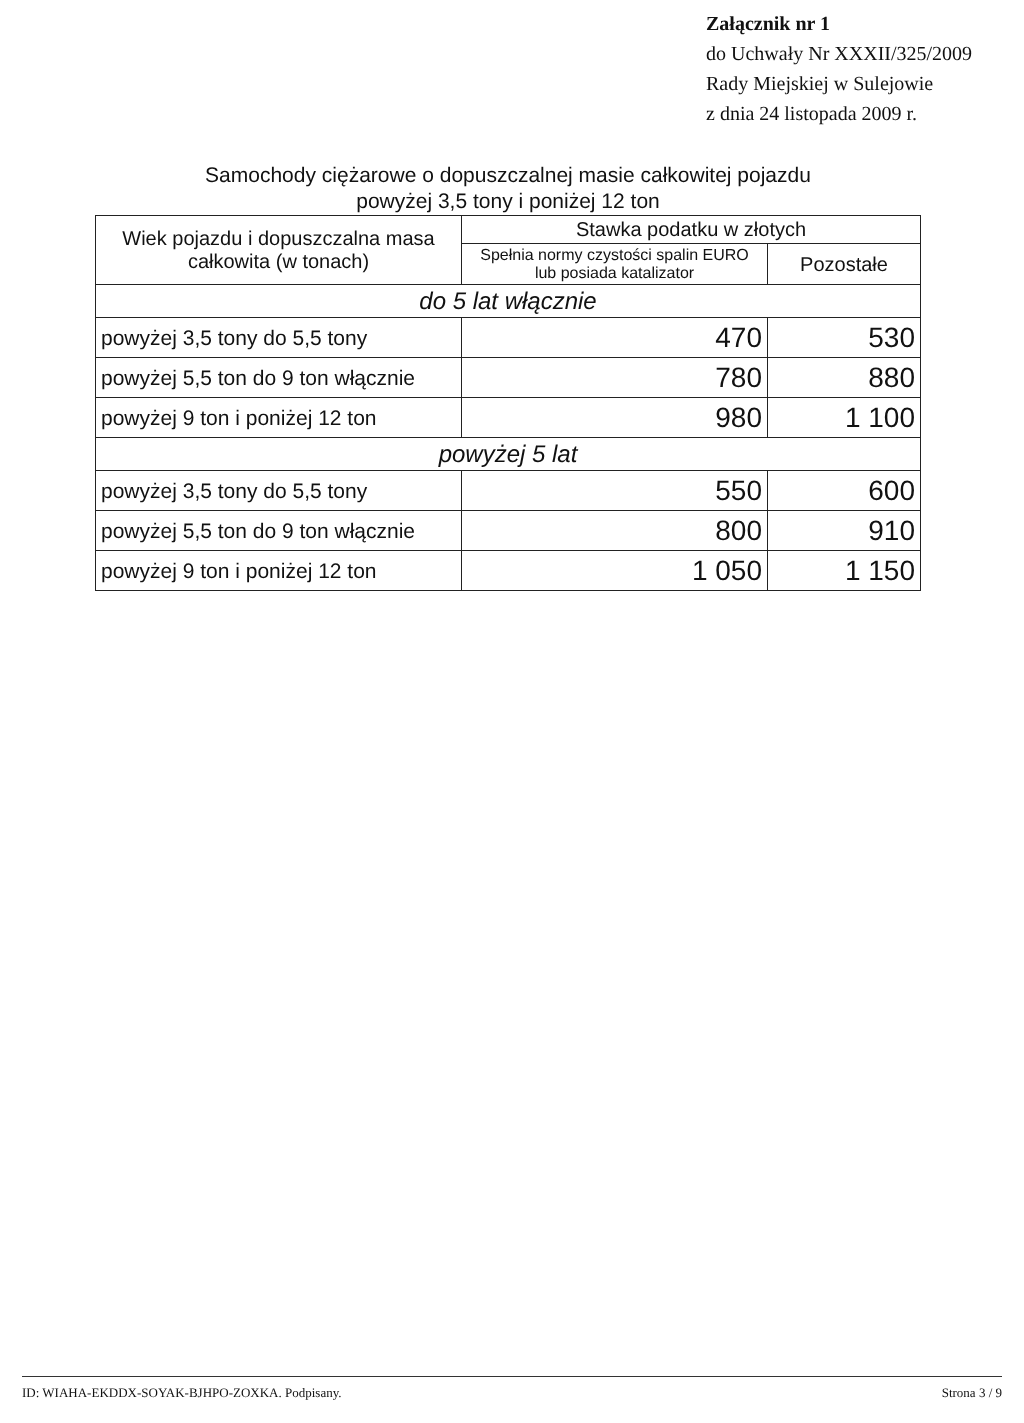Załącznik nr 1
do Uchwały Nr XXXII/325/2009
Rady Miejskiej w Sulejowie
z dnia 24 listopada 2009 r.
Samochody ciężarowe o dopuszczalnej masie całkowitej pojazdu
powyżej 3,5 tony i poniżej 12 ton
| Wiek pojazdu i dopuszczalna masa całkowita (w tonach) | Stawka podatku w złotych | |
| --- | --- | --- |
| | Spełnia normy czystości spalin EURO lub posiada katalizator | Pozostałe |
| do 5 lat włącznie | | |
| powyżej 3,5 tony do 5,5 tony | 470 | 530 |
| powyżej 5,5 ton do 9 ton włącznie | 780 | 880 |
| powyżej 9 ton i poniżej 12 ton | 980 | 1 100 |
| powyżej 5 lat | | |
| powyżej 3,5 tony do 5,5 tony | 550 | 600 |
| powyżej 5,5 ton do 9 ton włącznie | 800 | 910 |
| powyżej 9 ton i poniżej 12 ton | 1 050 | 1 150 |
ID: WIAHA-EKDDX-SOYAK-BJHPO-ZOXKA. Podpisany. Strona 3 / 9